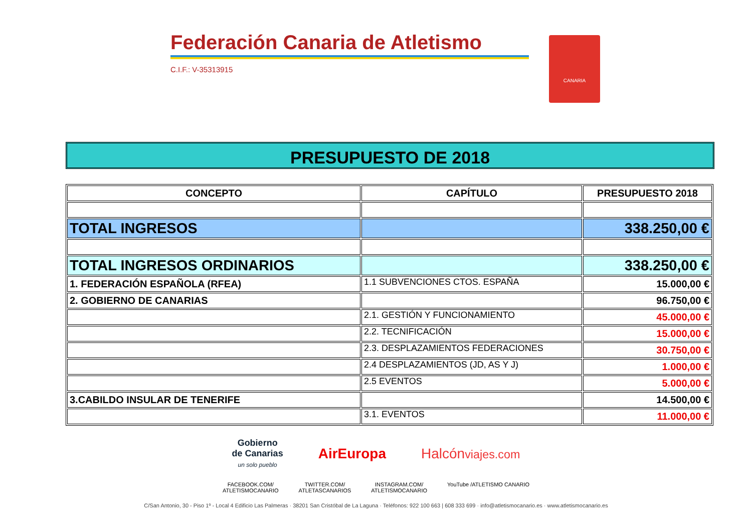Federación Canaria de Atletismo
C.I.F.: V-35313915
CANARIA
PRESUPUESTO DE 2018
| CONCEPTO | CAPÍTULO | PRESUPUESTO 2018 |
| --- | --- | --- |
| TOTAL INGRESOS | | 338.250,00 € |
| TOTAL INGRESOS ORDINARIOS | | 338.250,00 € |
| 1. FEDERACIÓN ESPAÑOLA (RFEA) | 1.1 SUBVENCIONES CTOS. ESPAÑA | 15.000,00 € |
| 2. GOBIERNO DE CANARIAS | | 96.750,00 € |
| | 2.1. GESTIÓN Y FUNCIONAMIENTO | 45.000,00 € |
| | 2.2. TECNIFICACIÓN | 15.000,00 € |
| | 2.3. DESPLAZAMIENTOS FEDERACIONES | 30.750,00 € |
| | 2.4 DESPLAZAMIENTOS (JD, AS Y J) | 1.000,00 € |
| | 2.5 EVENTOS | 5.000,00 € |
| 3.CABILDO INSULAR DE TENERIFE | | 14.500,00 € |
| | 3.1. EVENTOS | 11.000,00 € |
Gobierno
de Canarias
un solo pueblo AirEuropa Halcónviajes.com
FACEBOOK.COM/
ATLETISMOCANARIO TWITTER.COM/
ATLETASCANARIOS INSTAGRAM.COM/
ATLETISMOCANARIO YouTube /ATLETISMO CANARIO
C/San Antonio, 30 - Piso 1º - Local 4 Edificio Las Palmeras · 38201 San Cristóbal de La Laguna · Teléfonos: 922 100 663 | 608 333 699 · info@atletismocanario.es · www.atletismocanario.es